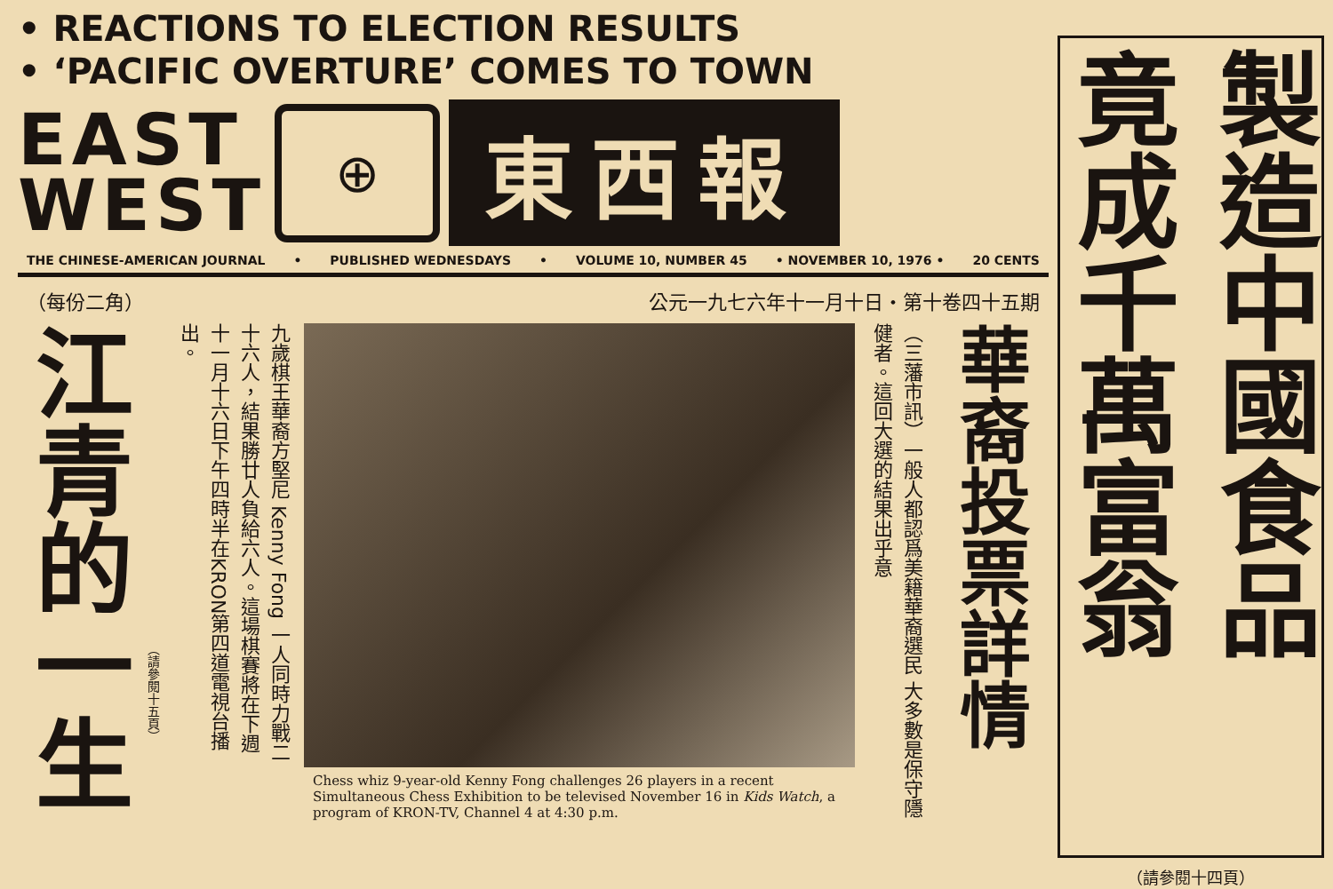• REACTIONS TO ELECTION RESULTS
• ‘PACIFIC OVERTURE’ COMES TO TOWN
EAST
WEST
⊕
東西報
THE CHINESE-AMERICAN JOURNAL • PUBLISHED WEDNESDAYS • VOLUME 10, NUMBER 45 • NOVEMBER 10, 1976 • 20 CENTS
（每份二角） 公元一九七六年十一月十日・第十卷四十五期
江青的一生
（請參閱十五頁）
九歲棋王華裔方堅尼 Kenny Fong 一人同時力戰二十六人，結果勝廿人負給六人。這場棋賽將在下週十一月十六日下午四時半在KRON第四道電視台播出。
Chess whiz 9-year-old Kenny Fong challenges 26 players in a recent Simultaneous Chess Exhibition to be televised November 16 in Kids Watch, a program of KRON-TV, Channel 4 at 4:30 p.m.
（三藩市訊）一般人都認爲美籍華裔選民 大多數是保守隱健者。這回大選的結果出乎意
華裔投票詳情
製造中國食品
竟成千萬富翁
（請參閱十四頁）